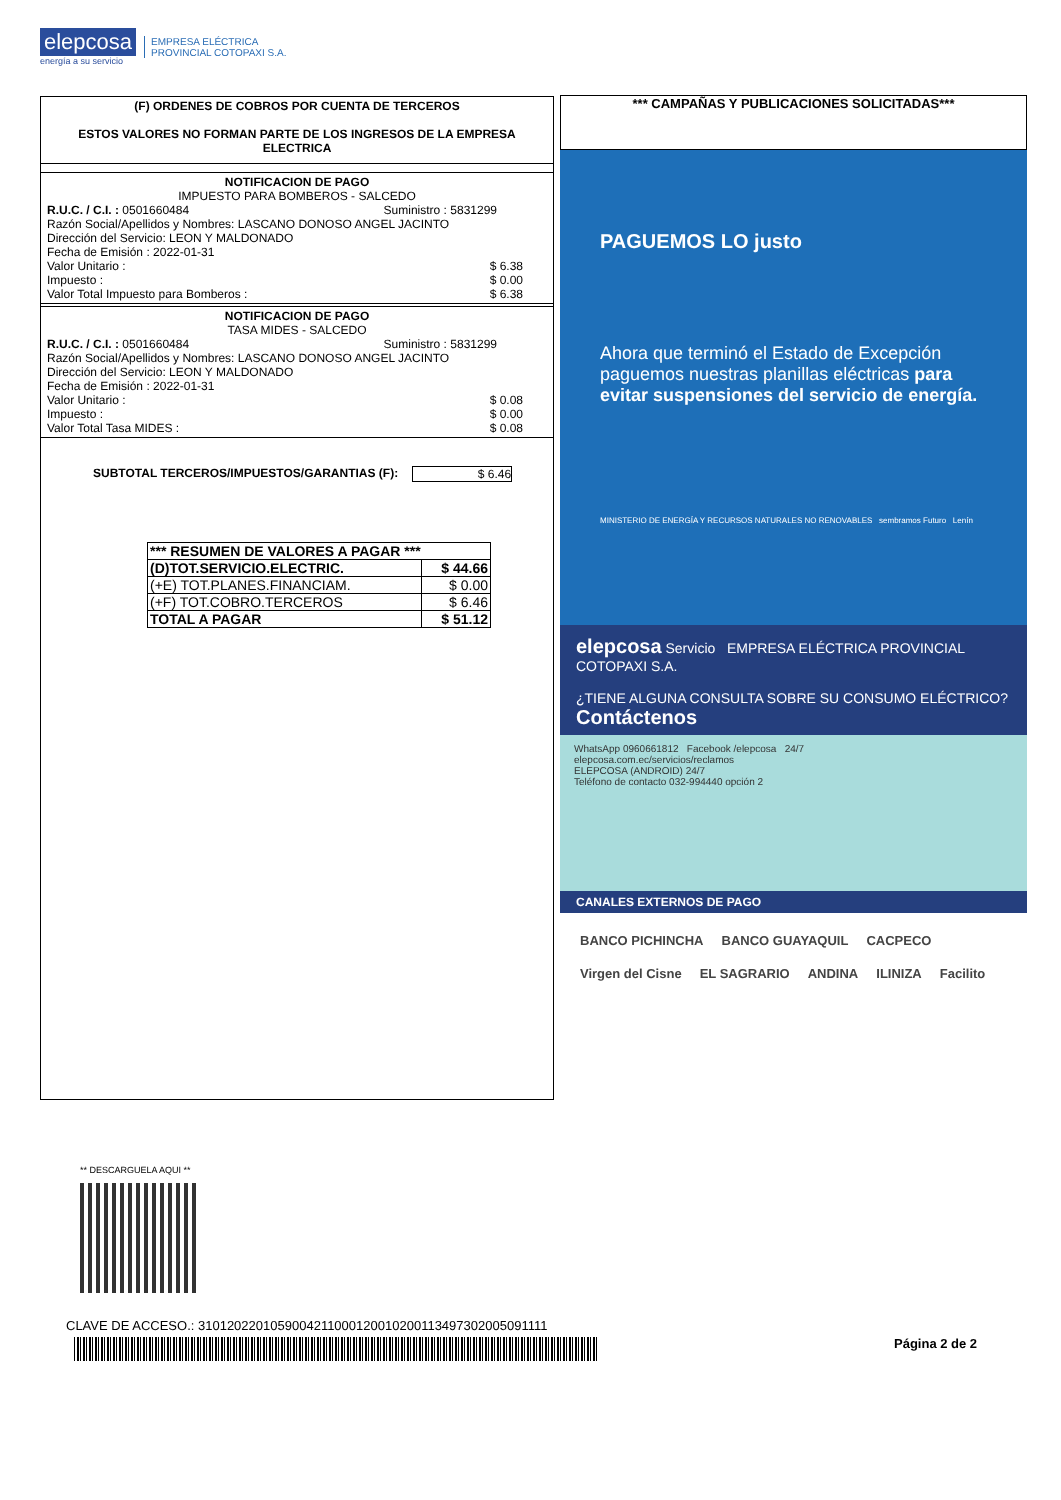elepcosa
energía a su servicio
EMPRESA ELÉCTRICA
PROVINCIAL COTOPAXI S.A.
(F) ORDENES DE COBROS POR CUENTA DE TERCEROS
ESTOS VALORES NO FORMAN PARTE DE LOS INGRESOS DE LA EMPRESA ELECTRICA
NOTIFICACION DE PAGO
IMPUESTO PARA BOMBEROS - SALCEDO
R.U.C. / C.I. : 0501660484 Suministro : 5831299
Razón Social/Apellidos y Nombres: LASCANO DONOSO ANGEL JACINTO
Dirección del Servicio: LEON Y MALDONADO
Fecha de Emisión : 2022-01-31
Valor Unitario : $ 6.38
Impuesto : $ 0.00
Valor Total Impuesto para Bomberos : $ 6.38
NOTIFICACION DE PAGO
TASA MIDES - SALCEDO
R.U.C. / C.I. : 0501660484 Suministro : 5831299
Razón Social/Apellidos y Nombres: LASCANO DONOSO ANGEL JACINTO
Dirección del Servicio: LEON Y MALDONADO
Fecha de Emisión : 2022-01-31
Valor Unitario : $ 0.08
Impuesto : $ 0.00
Valor Total Tasa MIDES : $ 0.08
SUBTOTAL TERCEROS/IMPUESTOS/GARANTIAS (F): $ 6.46
| *** RESUMEN DE VALORES A PAGAR *** | |
| (D)TOT.SERVICIO.ELECTRIC. | $ 44.66 |
| (+E) TOT.PLANES.FINANCIAM. | $ 0.00 |
| (+F) TOT.COBRO.TERCEROS | $ 6.46 |
| TOTAL A PAGAR | $ 51.12 |
*** CAMPAÑAS Y PUBLICACIONES SOLICITADAS***
PAGUEMOS LO justo
Ahora que terminó el Estado de Excepción paguemos nuestras planillas eléctricas para evitar suspensiones del servicio de energía.
MINISTERIO DE ENERGÍA Y RECURSOS NATURALES NO RENOVABLES sembramos Futuro Lenín
elepcosa Servicio EMPRESA ELÉCTRICA PROVINCIAL COTOPAXI S.A.
¿TIENE ALGUNA CONSULTA SOBRE SU CONSUMO ELÉCTRICO? Contáctenos
WhatsApp 0960661812 Facebook /elepcosa 24/7
elepcosa.com.ec/servicios/reclamos
ELEPCOSA (ANDROID) 24/7
Teléfono de contacto 032-994440 opción 2
CANALES EXTERNOS DE PAGO
BANCO PICHINCHA BANCO GUAYAQUIL CACPECO Virgen del Cisne EL SAGRARIO ANDINA ILINIZA Facilito
** DESCARGUELA AQUI **
CLAVE DE ACCESO.: 3101202201059004211000120010200113497302005091111
Página 2 de 2